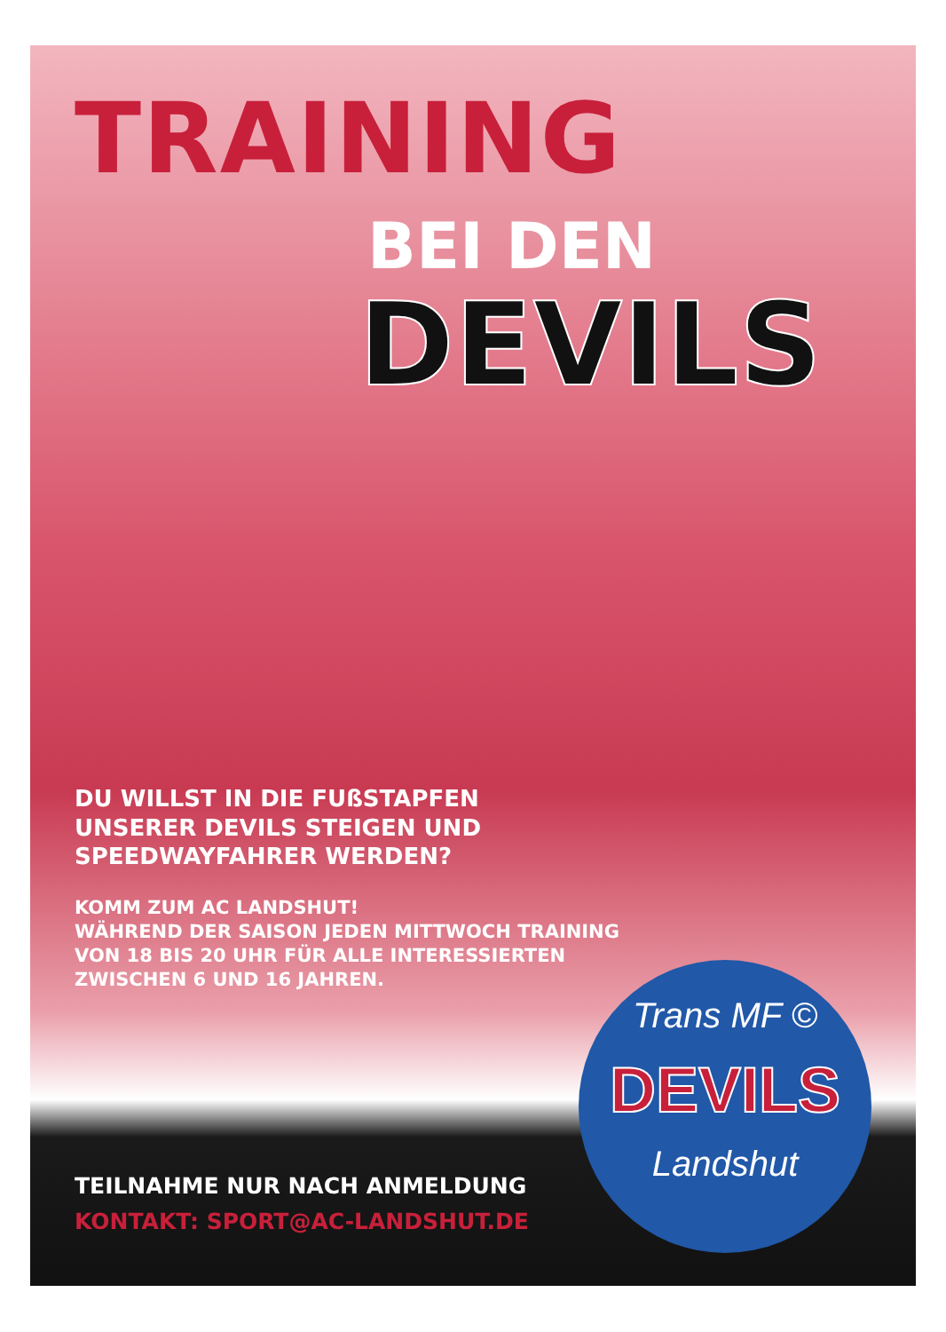TRAINING
BEI DEN
DEVILS
DU WILLST IN DIE FUßSTAPFEN
UNSERER DEVILS STEIGEN UND
SPEEDWAYFAHRER WERDEN?
KOMM ZUM AC LANDSHUT!
WÄHREND DER SAISON JEDEN MITTWOCH TRAINING
VON 18 BIS 20 UHR FÜR ALLE INTERESSIERTEN
ZWISCHEN 6 UND 16 JAHREN.
Trans MF ©
DEVILS
Landshut
TEILNAHME NUR NACH ANMELDUNG
KONTAKT: SPORT@AC-LANDSHUT.DE